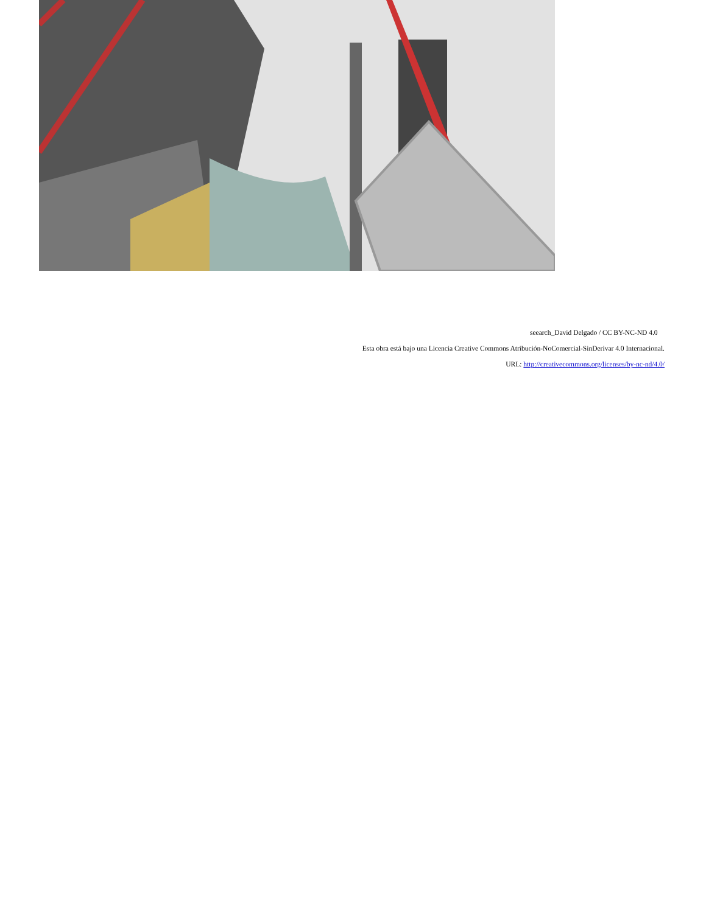seearch_David Delgado / CC BY-NC-ND 4.0
Esta obra está bajo una Licencia Creative Commons Atribución-NoComercial-SinDerivar 4.0 Internacional.
URL: http://creativecommons.org/licenses/by-nc-nd/4.0/